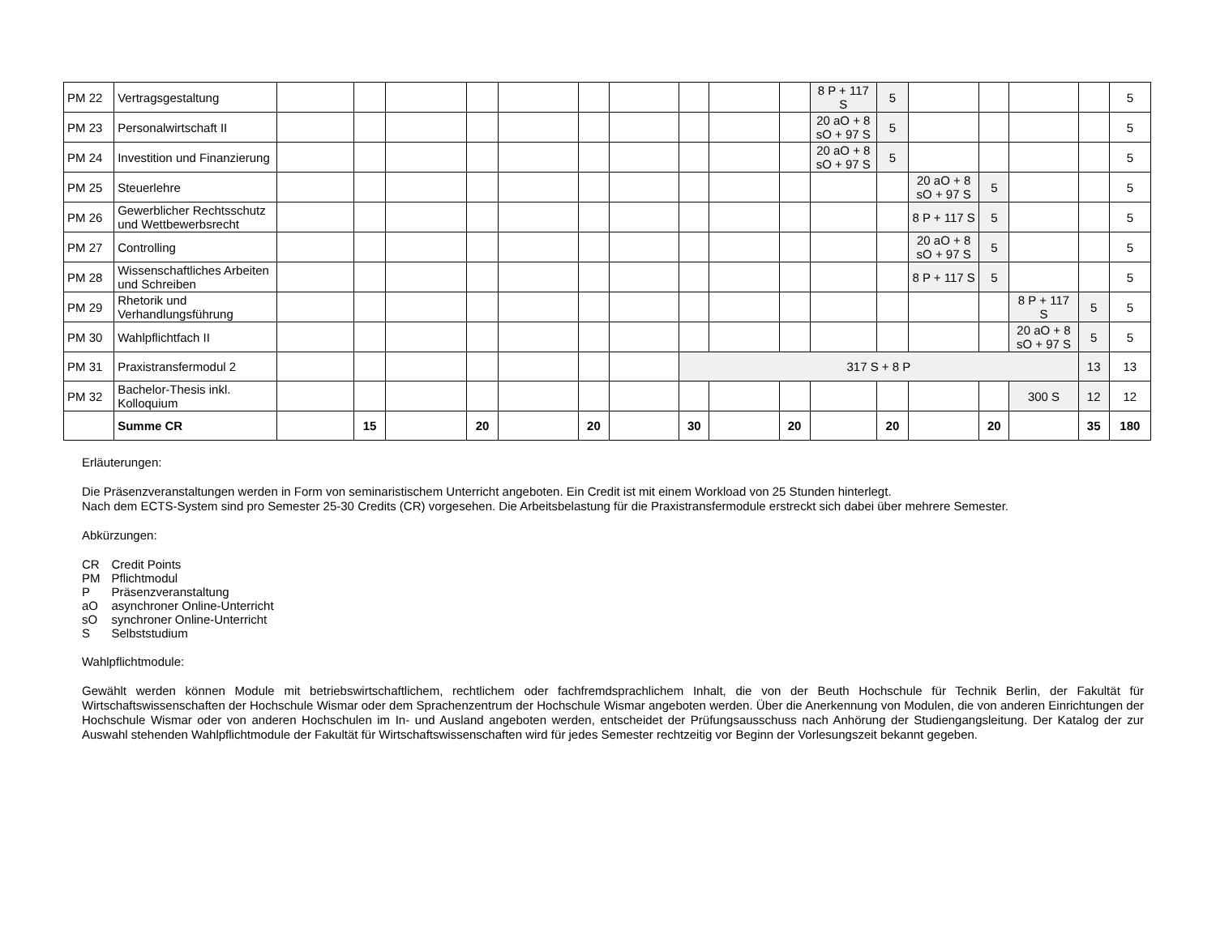| PM 22 | Vertragsgestaltung | | | | | | | | | | | 8 P + 117 S | 5 | | | | | 5 |
| PM 23 | Personalwirtschaft II | | | | | | | | | | | 20 aO + 8 sO + 97 S | 5 | | | | | 5 |
| PM 24 | Investition und Finanzierung | | | | | | | | | | | 20 aO + 8 sO + 97 S | 5 | | | | | 5 |
| PM 25 | Steuerlehre | | | | | | | | | | | | | 20 aO + 8 sO + 97 S | 5 | | | 5 |
| PM 26 | Gewerblicher Rechtsschutz und Wettbewerbsrecht | | | | | | | | | | | | | 8 P + 117 S | 5 | | | 5 |
| PM 27 | Controlling | | | | | | | | | | | | | 20 aO + 8 sO + 97 S | 5 | | | 5 |
| PM 28 | Wissenschaftliches Arbeiten und Schreiben | | | | | | | | | | | | | 8 P + 117 S | 5 | | | 5 |
| PM 29 | Rhetorik und Verhandlungsführung | | | | | | | | | | | | | | | 8 P + 117 S | 5 | 5 |
| PM 30 | Wahlpflichtfach II | | | | | | | | | | | | | | | 20 aO + 8 sO + 97 S | 5 | 5 |
| PM 31 | Praxistransfermodul 2 | | | | | | | | 317 S + 8 P | | | | | | | | 13 | 13 |
| PM 32 | Bachelor-Thesis inkl. Kolloquium | | | | | | | | | | | | | | | 300 S | 12 | 12 |
| | Summe CR | | 15 | | 20 | | 20 | | 30 | | 20 | | 20 | | 20 | | 35 | 180 |
Erläuterungen:
Die Präsenzveranstaltungen werden in Form von seminaristischem Unterricht angeboten. Ein Credit ist mit einem Workload von 25 Stunden hinterlegt.
Nach dem ECTS-System sind pro Semester 25-30 Credits (CR) vorgesehen. Die Arbeitsbelastung für die Praxistransfermodule erstreckt sich dabei über mehrere Semester.
Abkürzungen:
| CR | Credit Points |
| PM | Pflichtmodul |
| P | Präsenzveranstaltung |
| aO | asynchroner Online-Unterricht |
| sO | synchroner Online-Unterricht |
| S | Selbststudium |
Wahlpflichtmodule:
Gewählt werden können Module mit betriebswirtschaftlichem, rechtlichem oder fachfremdsprachlichem Inhalt, die von der Beuth Hochschule für Technik Berlin, der Fakultät für Wirtschaftswissenschaften der Hochschule Wismar oder dem Sprachenzentrum der Hochschule Wismar angeboten werden. Über die Anerkennung von Modulen, die von anderen Einrichtungen der Hochschule Wismar oder von anderen Hochschulen im In- und Ausland angeboten werden, entscheidet der Prüfungsausschuss nach Anhörung der Studiengangsleitung. Der Katalog der zur Auswahl stehenden Wahlpflichtmodule der Fakultät für Wirtschaftswissenschaften wird für jedes Semester rechtzeitig vor Beginn der Vorlesungszeit bekannt gegeben.